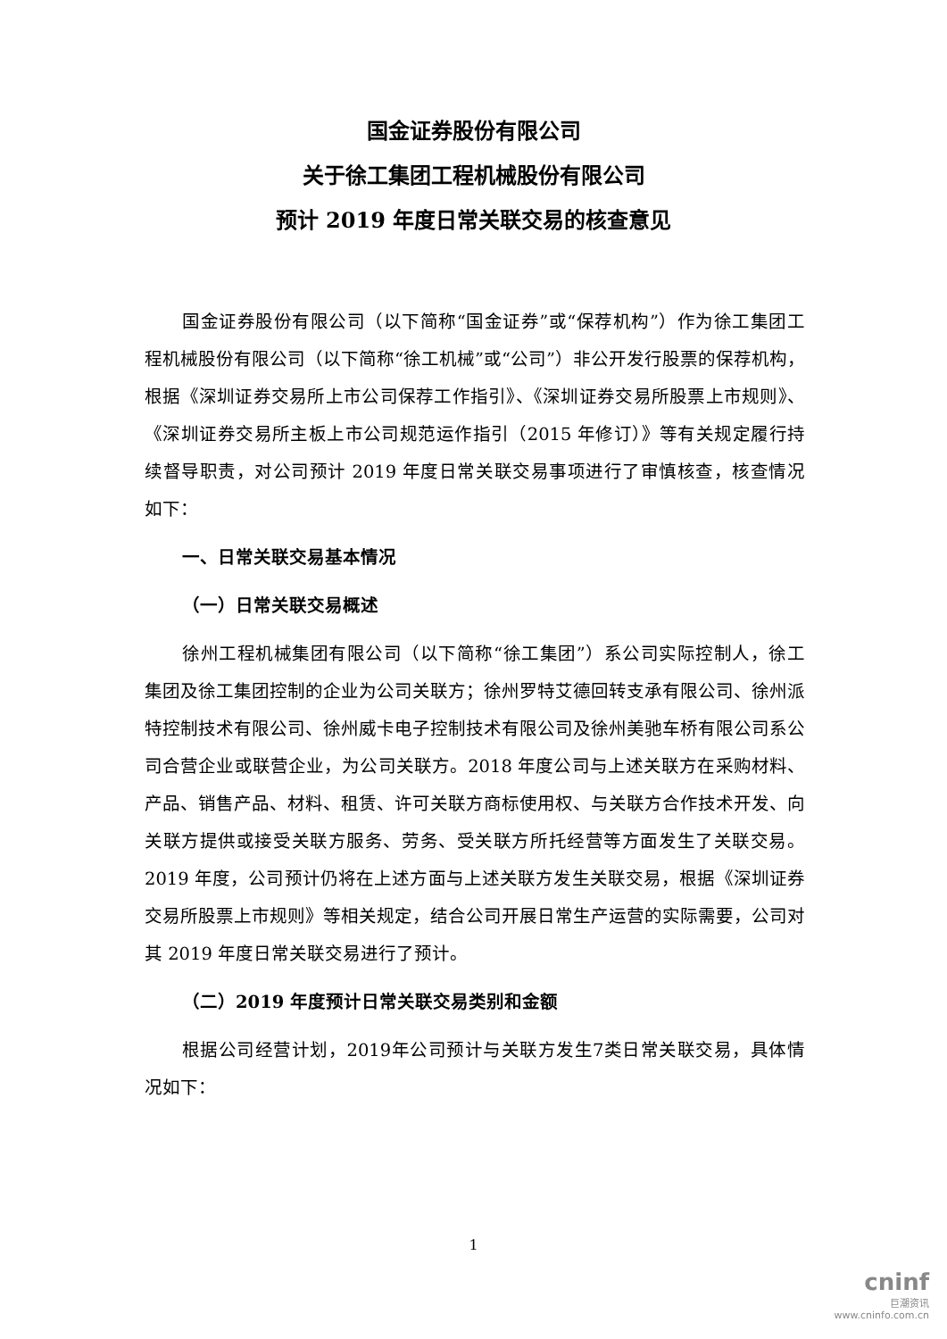国金证券股份有限公司
关于徐工集团工程机械股份有限公司
预计 2019 年度日常关联交易的核查意见
国金证券股份有限公司（以下简称“国金证券”或“保荐机构”）作为徐工集团工程机械股份有限公司（以下简称“徐工机械”或“公司”）非公开发行股票的保荐机构，根据《深圳证券交易所上市公司保荐工作指引》、《深圳证券交易所股票上市规则》、《深圳证券交易所主板上市公司规范运作指引（2015 年修订）》等有关规定履行持续督导职责，对公司预计 2019 年度日常关联交易事项进行了审慎核查，核查情况如下：
一、日常关联交易基本情况
（一）日常关联交易概述
徐州工程机械集团有限公司（以下简称“徐工集团”）系公司实际控制人，徐工集团及徐工集团控制的企业为公司关联方；徐州罗特艾德回转支承有限公司、徐州派特控制技术有限公司、徐州威卡电子控制技术有限公司及徐州美驰车桥有限公司系公司合营企业或联营企业，为公司关联方。2018 年度公司与上述关联方在采购材料、产品、销售产品、材料、租赁、许可关联方商标使用权、与关联方合作技术开发、向关联方提供或接受关联方服务、劳务、受关联方所托经营等方面发生了关联交易。2019 年度，公司预计仍将在上述方面与上述关联方发生关联交易，根据《深圳证券交易所股票上市规则》等相关规定，结合公司开展日常生产运营的实际需要，公司对其 2019 年度日常关联交易进行了预计。
（二）2019 年度预计日常关联交易类别和金额
根据公司经营计划，2019年公司预计与关联方发生7类日常关联交易，具体情况如下：
1
cninf
巨潮资讯
www.cninfo.com.cn